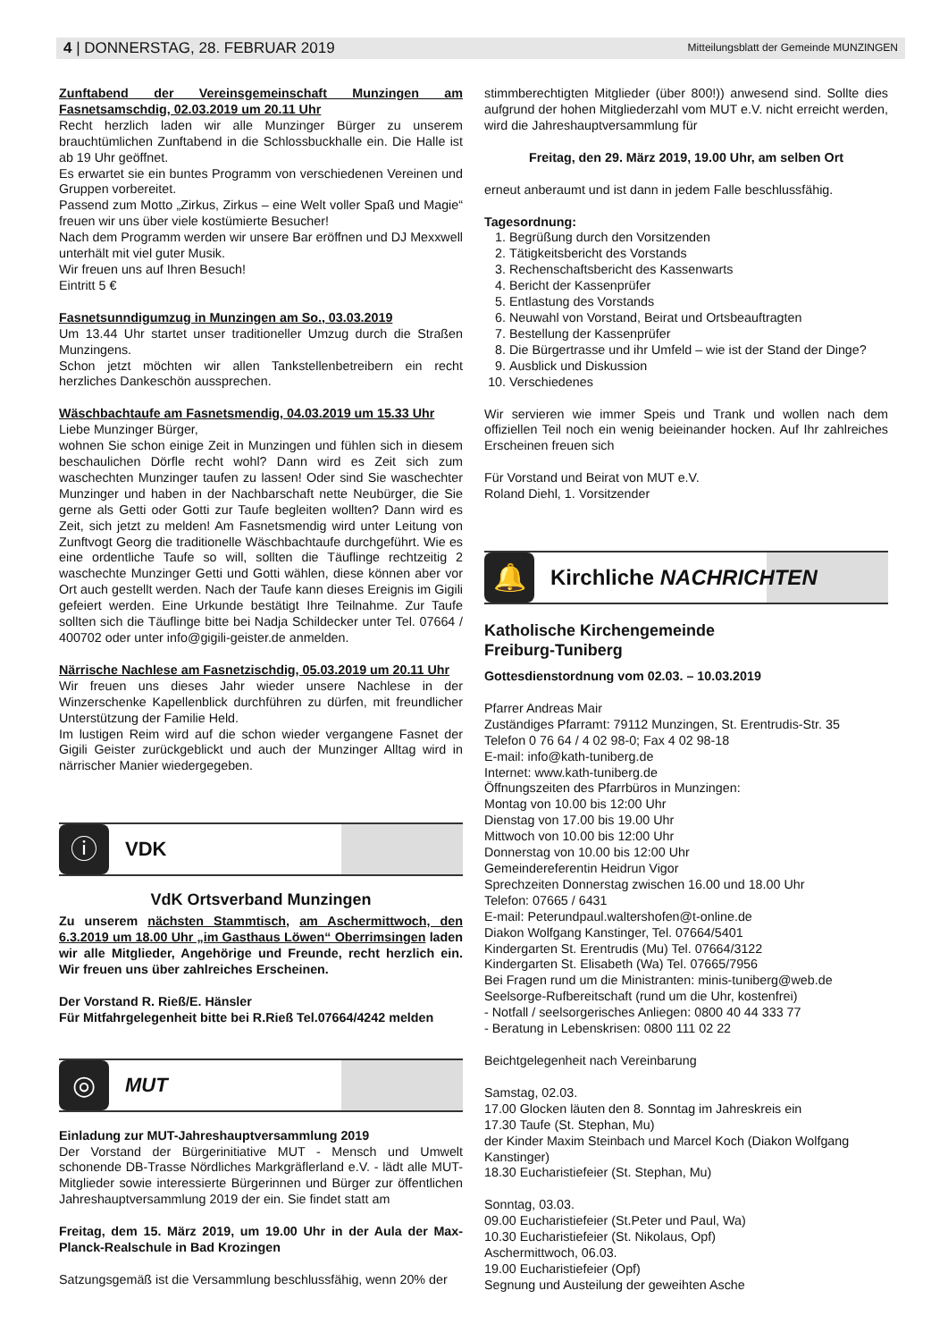4 | DONNERSTAG, 28. FEBRUAR 2019 Mitteilungsblatt der Gemeinde MUNZINGEN
Zunftabend der Vereinsgemeinschaft Munzingen am Fasnetsamschdig, 02.03.2019 um 20.11 Uhr
Recht herzlich laden wir alle Munzinger Bürger zu unserem brauchtümlichen Zunftabend in die Schlossbuckhalle ein. Die Halle ist ab 19 Uhr geöffnet.
Es erwartet sie ein buntes Programm von verschiedenen Vereinen und Gruppen vorbereitet.
Passend zum Motto „Zirkus, Zirkus – eine Welt voller Spaß und Magie“ freuen wir uns über viele kostümierte Besucher!
Nach dem Programm werden wir unsere Bar eröffnen und DJ Mexxwell unterhält mit viel guter Musik.
Wir freuen uns auf Ihren Besuch!
Eintritt 5 €
Fasnetsunndigumzug in Munzingen am So., 03.03.2019
Um 13.44 Uhr startet unser traditioneller Umzug durch die Straßen Munzingens.
Schon jetzt möchten wir allen Tankstellenbetreibern ein recht herzliches Dankeschön aussprechen.
Wäschbachtaufe am Fasnetsmendig, 04.03.2019 um 15.33 Uhr
Liebe Munzinger Bürger,
wohnen Sie schon einige Zeit in Munzingen und fühlen sich in diesem beschaulichen Dörfle recht wohl? Dann wird es Zeit sich zum waschechten Munzinger taufen zu lassen! Oder sind Sie waschechter Munzinger und haben in der Nachbarschaft nette Neubürger, die Sie gerne als Getti oder Gotti zur Taufe begleiten wollten? Dann wird es Zeit, sich jetzt zu melden! Am Fasnetsmendig wird unter Leitung von Zunftvogt Georg die traditionelle Wäschbachtaufe durchgeführt. Wie es eine ordentliche Taufe so will, sollten die Täuflinge rechtzeitig 2 waschechte Munzinger Getti und Gotti wählen, diese können aber vor Ort auch gestellt werden. Nach der Taufe kann dieses Ereignis im Gigili gefeiert werden. Eine Urkunde bestätigt Ihre Teilnahme. Zur Taufe sollten sich die Täuflinge bitte bei Nadja Schildecker unter Tel. 07664 / 400702 oder unter info@gigili-geister.de anmelden.
Närrische Nachlese am Fasnetzischdig, 05.03.2019 um 20.11 Uhr
Wir freuen uns dieses Jahr wieder unsere Nachlese in der Winzerschenke Kapellenblick durchführen zu dürfen, mit freundlicher Unterstützung der Familie Held.
Im lustigen Reim wird auf die schon wieder vergangene Fasnet der Gigili Geister zurückgeblickt und auch der Munzinger Alltag wird in närrischer Manier wiedergegeben.
ⓘ
VDK
VdK Ortsverband Munzingen
Zu unserem nächsten Stammtisch, am Aschermittwoch, den 6.3.2019 um 18.00 Uhr „im Gasthaus Löwen“ Oberrimsingen laden wir alle Mitglieder, Angehörige und Freunde, recht herzlich ein. Wir freuen uns über zahlreiches Erscheinen.
Der Vorstand R. Rieß/E. Hänsler
Für Mitfahrgelegenheit bitte bei R.Rieß Tel.07664/4242 melden
◎
MUT
Einladung zur MUT-Jahreshauptversammlung 2019
Der Vorstand der Bürgerinitiative MUT - Mensch und Umwelt schonende DB-Trasse Nördliches Markgräflerland e.V. - lädt alle MUT-Mitglieder sowie interessierte Bürgerinnen und Bürger zur öffentlichen Jahreshauptversammlung 2019 der ein. Sie findet statt am
Freitag, dem 15. März 2019, um 19.00 Uhr in der Aula der Max-Planck-Realschule in Bad Krozingen
Satzungsgemäß ist die Versammlung beschlussfähig, wenn 20% der
stimmberechtigten Mitglieder (über 800!)) anwesend sind. Sollte dies aufgrund der hohen Mitgliederzahl vom MUT e.V. nicht erreicht werden, wird die Jahreshauptversammlung für
Freitag, den 29. März 2019, 19.00 Uhr, am selben Ort
erneut anberaumt und ist dann in jedem Falle beschlussfähig.
Tagesordnung:
1. Begrüßung durch den Vorsitzenden
2. Tätigkeitsbericht des Vorstands
3. Rechenschaftsbericht des Kassenwarts
4. Bericht der Kassenprüfer
5. Entlastung des Vorstands
6. Neuwahl von Vorstand, Beirat und Ortsbeauftragten
7. Bestellung der Kassenprüfer
8. Die Bürgertrasse und ihr Umfeld – wie ist der Stand der Dinge?
9. Ausblick und Diskussion
10. Verschiedenes
Wir servieren wie immer Speis und Trank und wollen nach dem offiziellen Teil noch ein wenig beieinander hocken. Auf Ihr zahlreiches Erscheinen freuen sich
Für Vorstand und Beirat von MUT e.V.
Roland Diehl, 1. Vorsitzender
🔔
Kirchliche NACHRICHTEN
Katholische Kirchengemeinde
Freiburg-Tuniberg
Gottesdienstordnung vom 02.03. – 10.03.2019
Pfarrer Andreas Mair
Zuständiges Pfarramt: 79112 Munzingen, St. Erentrudis-Str. 35
Telefon 0 76 64 / 4 02 98-0; Fax 4 02 98-18
E-mail: info@kath-tuniberg.de
Internet: www.kath-tuniberg.de
Öffnungszeiten des Pfarrbüros in Munzingen:
Montag von 10.00 bis 12:00 Uhr
Dienstag von 17.00 bis 19.00 Uhr
Mittwoch von 10.00 bis 12:00 Uhr
Donnerstag von 10.00 bis 12:00 Uhr
Gemeindereferentin Heidrun Vigor
Sprechzeiten Donnerstag zwischen 16.00 und 18.00 Uhr
Telefon: 07665 / 6431
E-mail: Peterundpaul.waltershofen@t-online.de
Diakon Wolfgang Kanstinger, Tel. 07664/5401
Kindergarten St. Erentrudis (Mu) Tel. 07664/3122
Kindergarten St. Elisabeth (Wa) Tel. 07665/7956
Bei Fragen rund um die Ministranten: minis-tuniberg@web.de
Seelsorge-Rufbereitschaft (rund um die Uhr, kostenfrei)
- Notfall / seelsorgerisches Anliegen: 0800 40 44 333 77
- Beratung in Lebenskrisen: 0800 111 02 22
Beichtgelegenheit nach Vereinbarung
Samstag, 02.03.
17.00 Glocken läuten den 8. Sonntag im Jahreskreis ein
17.30 Taufe (St. Stephan, Mu)
der Kinder Maxim Steinbach und Marcel Koch (Diakon Wolfgang Kanstinger)
18.30 Eucharistiefeier (St. Stephan, Mu)
Sonntag, 03.03.
09.00 Eucharistiefeier (St.Peter und Paul, Wa)
10.30 Eucharistiefeier (St. Nikolaus, Opf)
Aschermittwoch, 06.03.
19.00 Eucharistiefeier (Opf)
Segnung und Austeilung der geweihten Asche